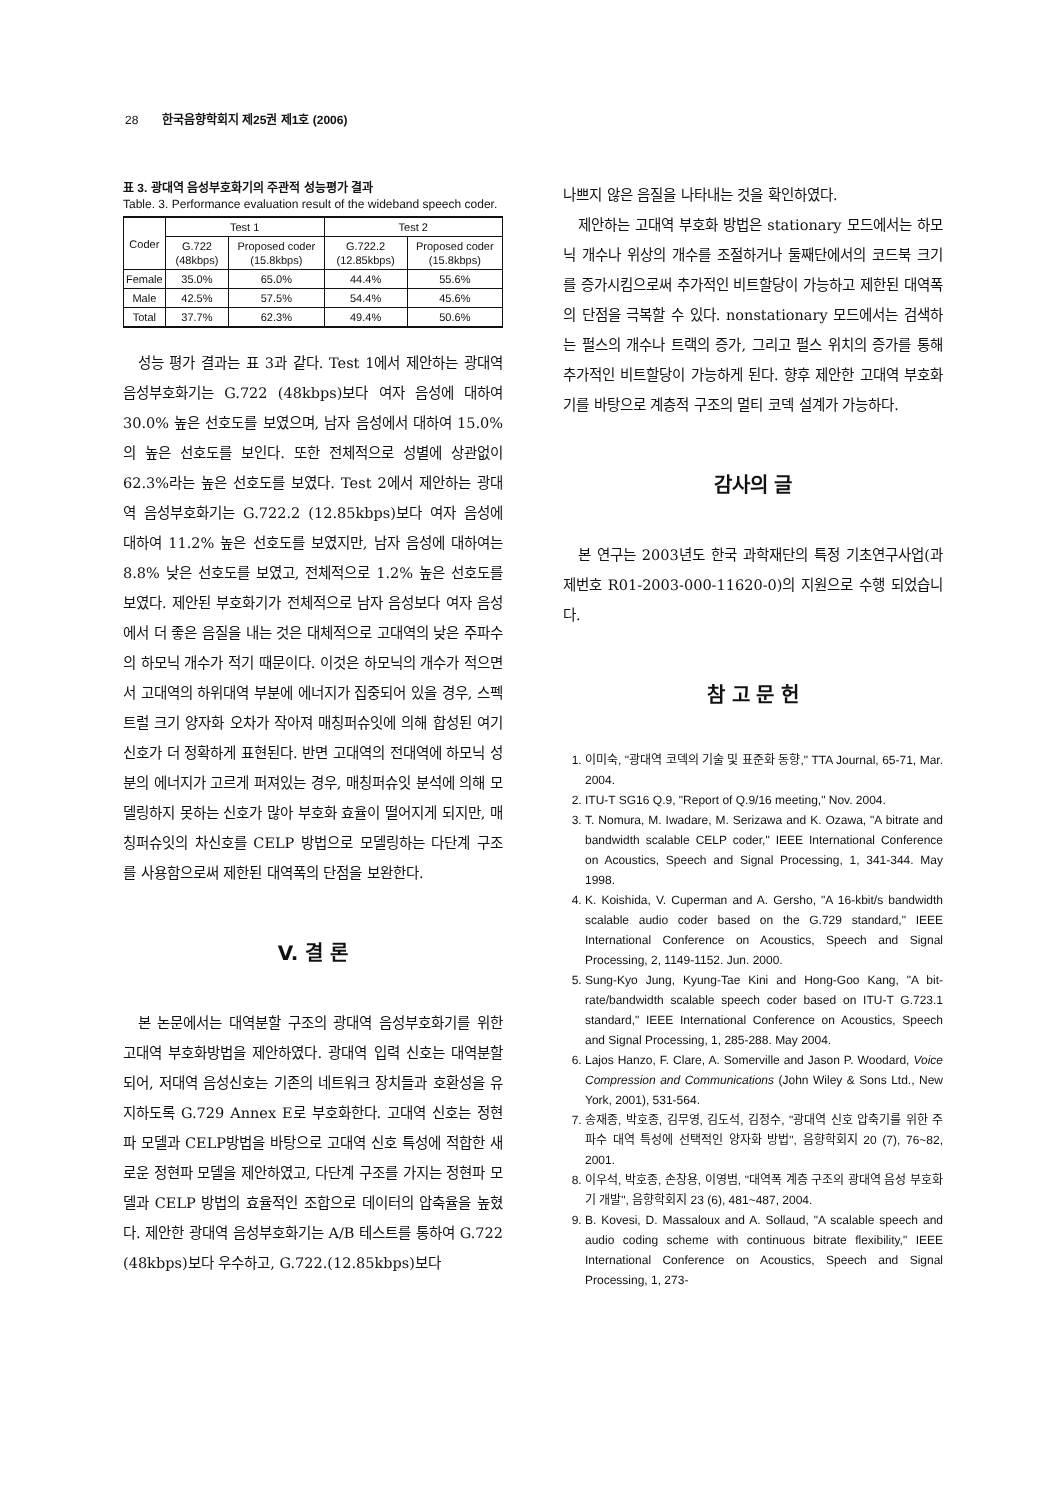28 한국음향학회지 제25권 제1호 (2006)
표 3. 광대역 음성부호화기의 주관적 성능평가 결과
Table. 3. Performance evaluation result of the wideband speech coder.
| Coder | Test 1 | | Test 2 | |
| --- | --- | --- | --- | --- |
| | G.722 (48kbps) | Proposed coder (15.8kbps) | G.722.2 (12.85kbps) | Proposed coder (15.8kbps) |
| Female | 35.0% | 65.0% | 44.4% | 55.6% |
| Male | 42.5% | 57.5% | 54.4% | 45.6% |
| Total | 37.7% | 62.3% | 49.4% | 50.6% |
성능 평가 결과는 표 3과 같다. Test 1에서 제안하는 광대역 음성부호화기는 G.722 (48kbps)보다 여자 음성에 대하여 30.0% 높은 선호도를 보였으며, 남자 음성에서 대하여 15.0%의 높은 선호도를 보인다. 또한 전체적으로 성별에 상관없이 62.3%라는 높은 선호도를 보였다. Test 2에서 제안하는 광대역 음성부호화기는 G.722.2 (12.85kbps)보다 여자 음성에 대하여 11.2% 높은 선호도를 보였지만, 남자 음성에 대하여는 8.8% 낮은 선호도를 보였고, 전체적으로 1.2% 높은 선호도를 보였다. 제안된 부호화기가 전체적으로 남자 음성보다 여자 음성에서 더 좋은 음질을 내는 것은 대체적으로 고대역의 낮은 주파수의 하모닉 개수가 적기 때문이다. 이것은 하모닉의 개수가 적으면서 고대역의 하위대역 부분에 에너지가 집중되어 있을 경우, 스펙트럴 크기 양자화 오차가 작아져 매칭퍼슈잇에 의해 합성된 여기신호가 더 정확하게 표현된다. 반면 고대역의 전대역에 하모닉 성분의 에너지가 고르게 퍼져있는 경우, 매칭퍼슈잇 분석에 의해 모델링하지 못하는 신호가 많아 부호화 효율이 떨어지게 되지만, 매칭퍼슈잇의 차신호를 CELP 방법으로 모델링하는 다단계 구조를 사용함으로써 제한된 대역폭의 단점을 보완한다.
V. 결 론
본 논문에서는 대역분할 구조의 광대역 음성부호화기를 위한 고대역 부호화방법을 제안하였다. 광대역 입력 신호는 대역분할되어, 저대역 음성신호는 기존의 네트워크 장치들과 호환성을 유지하도록 G.729 Annex E로 부호화한다. 고대역 신호는 정현파 모델과 CELP방법을 바탕으로 고대역 신호 특성에 적합한 새로운 정현파 모델을 제안하였고, 다단계 구조를 가지는 정현파 모델과 CELP 방법의 효율적인 조합으로 데이터의 압축율을 높혔다. 제안한 광대역 음성부호화기는 A/B 테스트를 통하여 G.722 (48kbps)보다 우수하고, G.722.(12.85kbps)보다
나쁘지 않은 음질을 나타내는 것을 확인하였다.
제안하는 고대역 부호화 방법은 stationary 모드에서는 하모닉 개수나 위상의 개수를 조절하거나 둘째단에서의 코드북 크기를 증가시킴으로써 추가적인 비트할당이 가능하고 제한된 대역폭의 단점을 극복할 수 있다. nonstationary 모드에서는 검색하는 펄스의 개수나 트랙의 증가, 그리고 펄스 위치의 증가를 통해 추가적인 비트할당이 가능하게 된다. 향후 제안한 고대역 부호화기를 바탕으로 계층적 구조의 멀티 코덱 설계가 가능하다.
감사의 글
본 연구는 2003년도 한국 과학재단의 특정 기초연구사업(과제번호 R01-2003-000-11620-0)의 지원으로 수행 되었습니다.
참 고 문 헌
1. 이미숙, "광대역 코덱의 기술 및 표준화 동향," TTA Journal, 65-71, Mar. 2004.
2. ITU-T SG16 Q.9, "Report of Q.9/16 meeting," Nov. 2004.
3. T. Nomura, M. Iwadare, M. Serizawa and K. Ozawa, "A bitrate and bandwidth scalable CELP coder," IEEE International Conference on Acoustics, Speech and Signal Processing, 1, 341-344. May 1998.
4. K. Koishida, V. Cuperman and A. Gersho, "A 16-kbit/s bandwidth scalable audio coder based on the G.729 standard," IEEE International Conference on Acoustics, Speech and Signal Processing, 2, 1149-1152. Jun. 2000.
5. Sung-Kyo Jung, Kyung-Tae Kini and Hong-Goo Kang, "A bit-rate/bandwidth scalable speech coder based on ITU-T G.723.1 standard," IEEE International Conference on Acoustics, Speech and Signal Processing, 1, 285-288. May 2004.
6. Lajos Hanzo, F. Clare, A. Somerville and Jason P. Woodard, Voice Compression and Communications (John Wiley & Sons Ltd., New York, 2001), 531-564.
7. 송재종, 박호종, 김무영, 김도석, 김정수, "광대역 신호 압축기를 위한 주파수 대역 특성에 선택적인 양자화 방법", 음향학회지 20 (7), 76~82, 2001.
8. 이우석, 박호종, 손창용, 이영범, "대역폭 계층 구조의 광대역 음성 부호화기 개발", 음향학회지 23 (6), 481~487, 2004.
9. B. Kovesi, D. Massaloux and A. Sollaud, "A scalable speech and audio coding scheme with continuous bitrate flexibility," IEEE International Conference on Acoustics, Speech and Signal Processing, 1, 273-